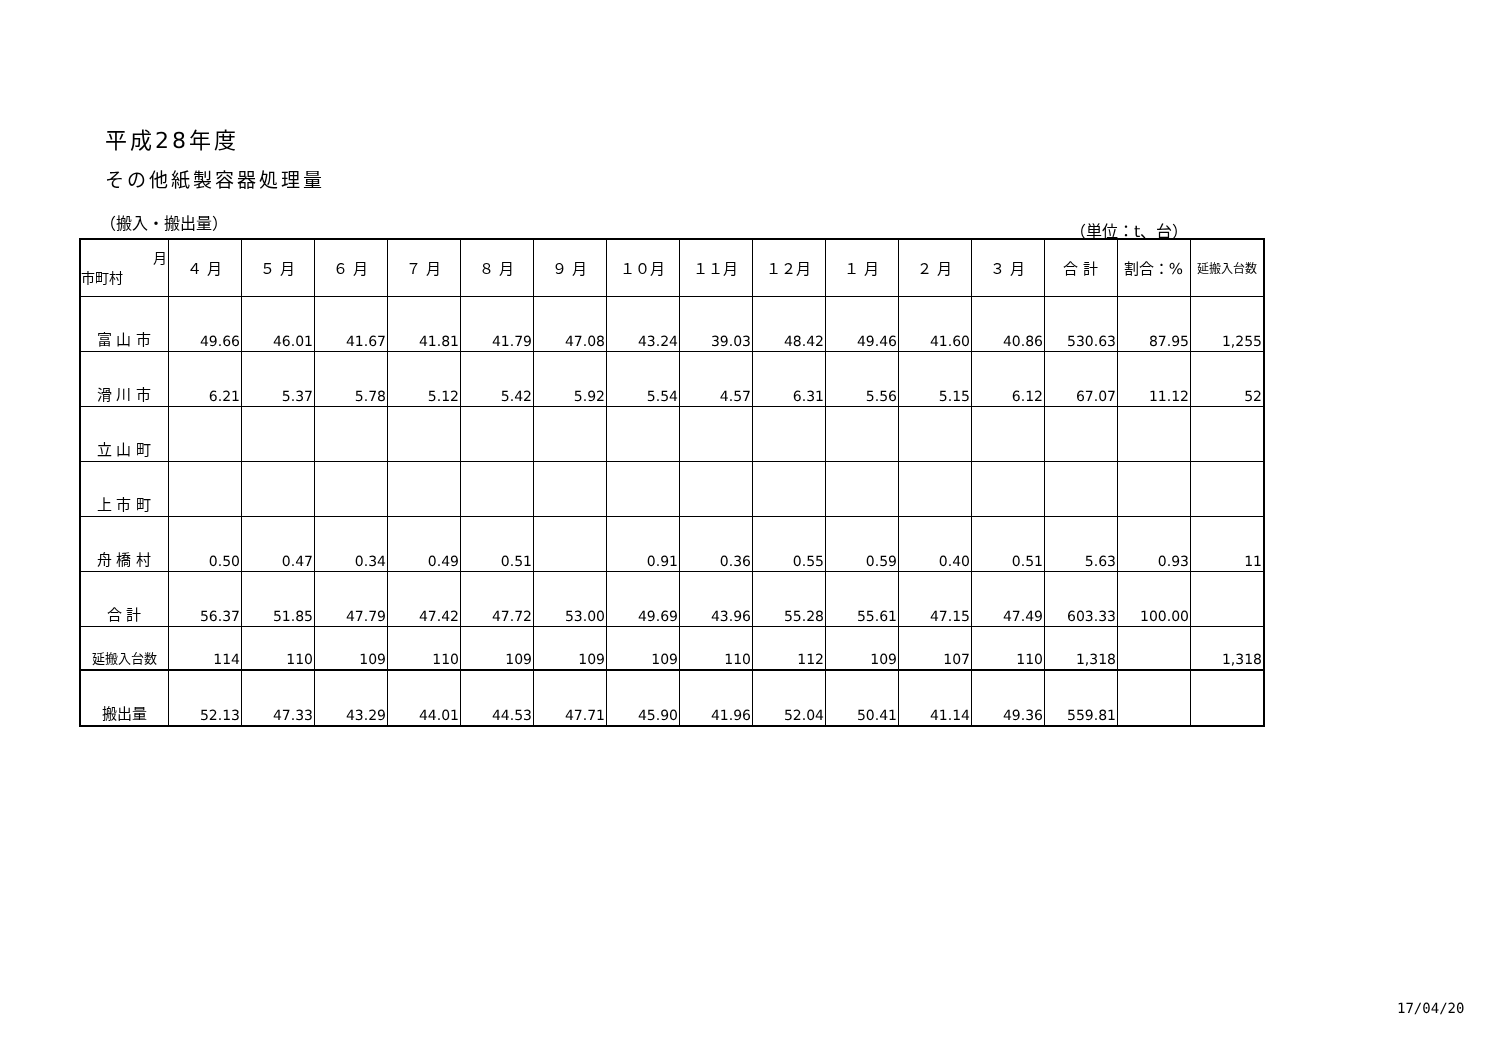平成28年度
その他紙製容器処理量
（搬入・搬出量） （単位：t、台）
| 月 市町村 | ４ 月 | ５ 月 | ６ 月 | ７ 月 | ８ 月 | ９ 月 | １０月 | １１月 | １２月 | １ 月 | ２ 月 | ３ 月 | 合 計 | 割合：% | 延搬入台数 |
| --- | --- | --- | --- | --- | --- | --- | --- | --- | --- | --- | --- | --- | --- | --- | --- |
| 富 山 市 | 49.66 | 46.01 | 41.67 | 41.81 | 41.79 | 47.08 | 43.24 | 39.03 | 48.42 | 49.46 | 41.60 | 40.86 | 530.63 | 87.95 | 1,255 |
| 滑 川 市 | 6.21 | 5.37 | 5.78 | 5.12 | 5.42 | 5.92 | 5.54 | 4.57 | 6.31 | 5.56 | 5.15 | 6.12 | 67.07 | 11.12 | 52 |
| 立 山 町 | | | | | | | | | | | | | | | |
| 上 市 町 | | | | | | | | | | | | | | | |
| 舟 橋 村 | 0.50 | 0.47 | 0.34 | 0.49 | 0.51 | | 0.91 | 0.36 | 0.55 | 0.59 | 0.40 | 0.51 | 5.63 | 0.93 | 11 |
| 合 計 | 56.37 | 51.85 | 47.79 | 47.42 | 47.72 | 53.00 | 49.69 | 43.96 | 55.28 | 55.61 | 47.15 | 47.49 | 603.33 | 100.00 | |
| 延搬入台数 | 114 | 110 | 109 | 110 | 109 | 109 | 109 | 110 | 112 | 109 | 107 | 110 | 1,318 | | 1,318 |
| 搬出量 | 52.13 | 47.33 | 43.29 | 44.01 | 44.53 | 47.71 | 45.90 | 41.96 | 52.04 | 50.41 | 41.14 | 49.36 | 559.81 | | |
17/04/20